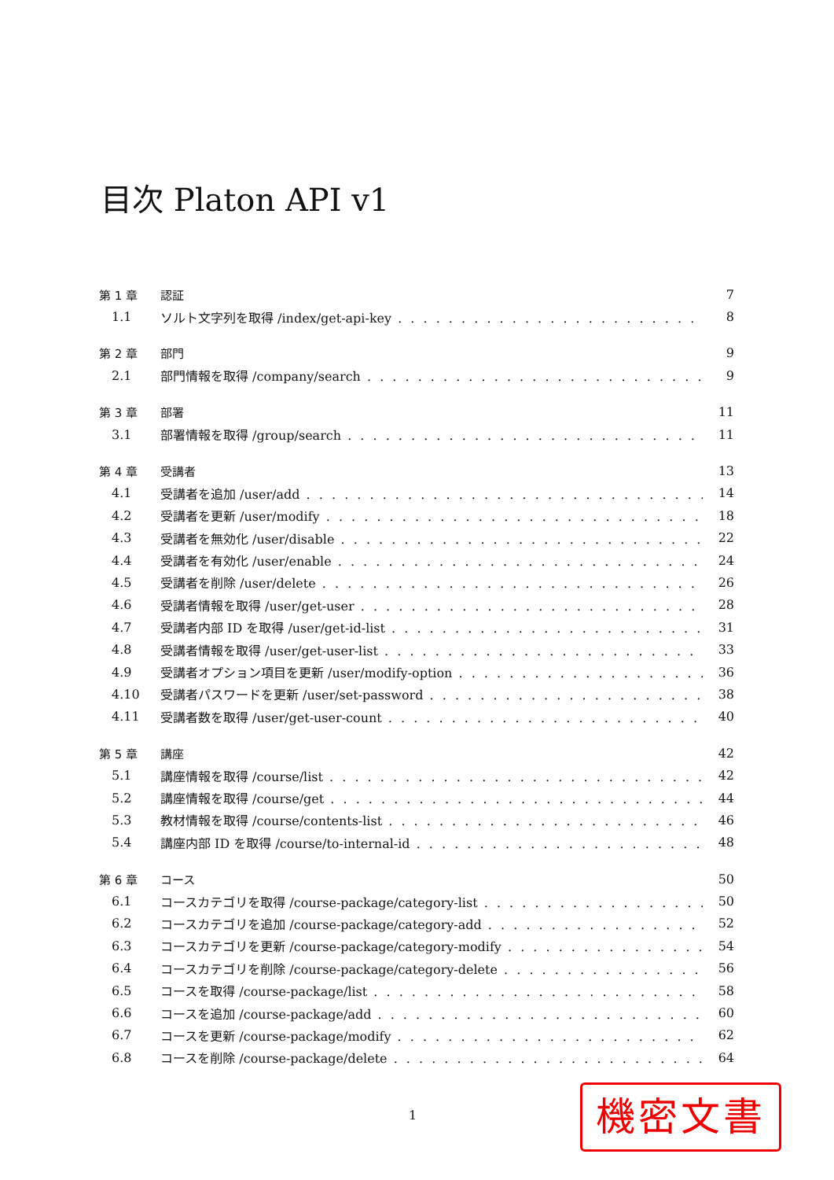目次 Platon API v1
第 1 章 認証 7
1.1 ソルト文字列を取得 /index/get-api-key 8
第 2 章 部門 9
2.1 部門情報を取得 /company/search 9
第 3 章 部署 11
3.1 部署情報を取得 /group/search 11
第 4 章 受講者 13
4.1 受講者を追加 /user/add 14
4.2 受講者を更新 /user/modify 18
4.3 受講者を無効化 /user/disable 22
4.4 受講者を有効化 /user/enable 24
4.5 受講者を削除 /user/delete 26
4.6 受講者情報を取得 /user/get-user 28
4.7 受講者内部 ID を取得 /user/get-id-list 31
4.8 受講者情報を取得 /user/get-user-list 33
4.9 受講者オプション項目を更新 /user/modify-option 36
4.10 受講者パスワードを更新 /user/set-password 38
4.11 受講者数を取得 /user/get-user-count 40
第 5 章 講座 42
5.1 講座情報を取得 /course/list 42
5.2 講座情報を取得 /course/get 44
5.3 教材情報を取得 /course/contents-list 46
5.4 講座内部 ID を取得 /course/to-internal-id 48
第 6 章 コース 50
6.1 コースカテゴリを取得 /course-package/category-list 50
6.2 コースカテゴリを追加 /course-package/category-add 52
6.3 コースカテゴリを更新 /course-package/category-modify 54
6.4 コースカテゴリを削除 /course-package/category-delete 56
6.5 コースを取得 /course-package/list 58
6.6 コースを追加 /course-package/add 60
6.7 コースを更新 /course-package/modify 62
6.8 コースを削除 /course-package/delete 64
1 機密文書